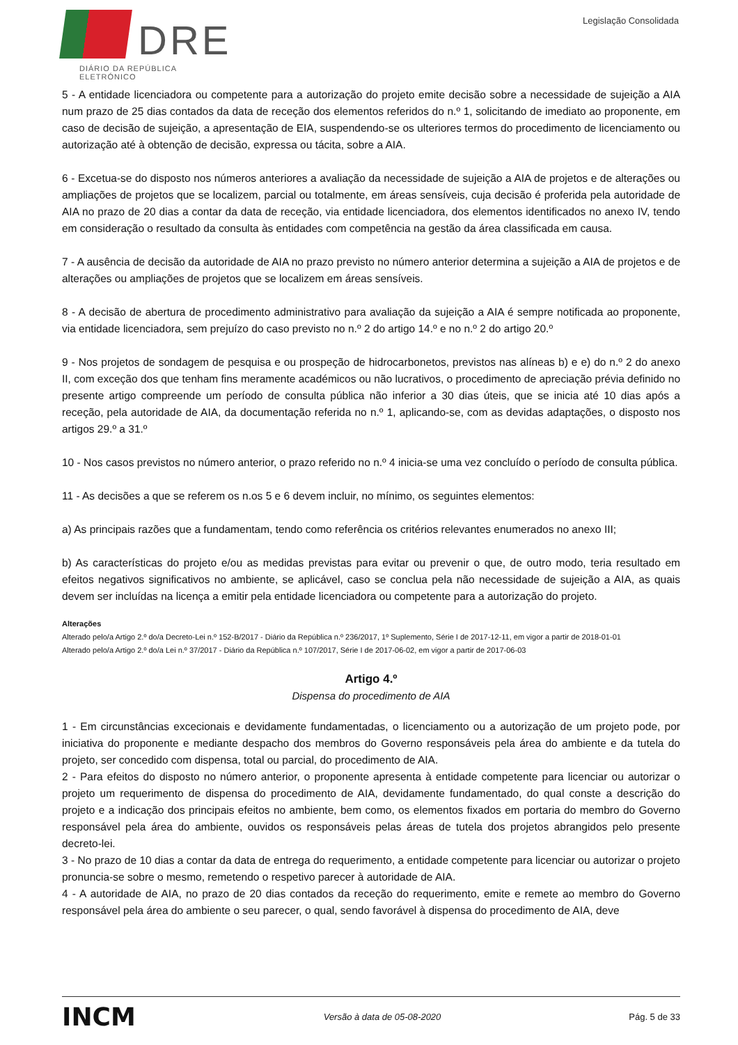DRE
DIÁRIO DA REPÚBLICA ELETRÓNICO
Legislação Consolidada
5 - A entidade licenciadora ou competente para a autorização do projeto emite decisão sobre a necessidade de sujeição a AIA num prazo de 25 dias contados da data de receção dos elementos referidos do n.º 1, solicitando de imediato ao proponente, em caso de decisão de sujeição, a apresentação de EIA, suspendendo-se os ulteriores termos do procedimento de licenciamento ou autorização até à obtenção de decisão, expressa ou tácita, sobre a AIA.
6 - Excetua-se do disposto nos números anteriores a avaliação da necessidade de sujeição a AIA de projetos e de alterações ou ampliações de projetos que se localizem, parcial ou totalmente, em áreas sensíveis, cuja decisão é proferida pela autoridade de AIA no prazo de 20 dias a contar da data de receção, via entidade licenciadora, dos elementos identificados no anexo IV, tendo em consideração o resultado da consulta às entidades com competência na gestão da área classificada em causa.
7 - A ausência de decisão da autoridade de AIA no prazo previsto no número anterior determina a sujeição a AIA de projetos e de alterações ou ampliações de projetos que se localizem em áreas sensíveis.
8 - A decisão de abertura de procedimento administrativo para avaliação da sujeição a AIA é sempre notificada ao proponente, via entidade licenciadora, sem prejuízo do caso previsto no n.º 2 do artigo 14.º e no n.º 2 do artigo 20.º
9 - Nos projetos de sondagem de pesquisa e ou prospeção de hidrocarbonetos, previstos nas alíneas b) e e) do n.º 2 do anexo II, com exceção dos que tenham fins meramente académicos ou não lucrativos, o procedimento de apreciação prévia definido no presente artigo compreende um período de consulta pública não inferior a 30 dias úteis, que se inicia até 10 dias após a receção, pela autoridade de AIA, da documentação referida no n.º 1, aplicando-se, com as devidas adaptações, o disposto nos artigos 29.º a 31.º
10 - Nos casos previstos no número anterior, o prazo referido no n.º 4 inicia-se uma vez concluído o período de consulta pública.
11 - As decisões a que se referem os n.os 5 e 6 devem incluir, no mínimo, os seguintes elementos:
a) As principais razões que a fundamentam, tendo como referência os critérios relevantes enumerados no anexo III;
b) As características do projeto e/ou as medidas previstas para evitar ou prevenir o que, de outro modo, teria resultado em efeitos negativos significativos no ambiente, se aplicável, caso se conclua pela não necessidade de sujeição a AIA, as quais devem ser incluídas na licença a emitir pela entidade licenciadora ou competente para a autorização do projeto.
Alterações
Alterado pelo/a Artigo 2.º do/a Decreto-Lei n.º 152-B/2017 - Diário da República n.º 236/2017, 1º Suplemento, Série I de 2017-12-11, em vigor a partir de 2018-01-01
Alterado pelo/a Artigo 2.º do/a Lei n.º 37/2017 - Diário da República n.º 107/2017, Série I de 2017-06-02, em vigor a partir de 2017-06-03
Artigo 4.º
Dispensa do procedimento de AIA
1 - Em circunstâncias excecionais e devidamente fundamentadas, o licenciamento ou a autorização de um projeto pode, por iniciativa do proponente e mediante despacho dos membros do Governo responsáveis pela área do ambiente e da tutela do projeto, ser concedido com dispensa, total ou parcial, do procedimento de AIA.
2 - Para efeitos do disposto no número anterior, o proponente apresenta à entidade competente para licenciar ou autorizar o projeto um requerimento de dispensa do procedimento de AIA, devidamente fundamentado, do qual conste a descrição do projeto e a indicação dos principais efeitos no ambiente, bem como, os elementos fixados em portaria do membro do Governo responsável pela área do ambiente, ouvidos os responsáveis pelas áreas de tutela dos projetos abrangidos pelo presente decreto-lei.
3 - No prazo de 10 dias a contar da data de entrega do requerimento, a entidade competente para licenciar ou autorizar o projeto pronuncia-se sobre o mesmo, remetendo o respetivo parecer à autoridade de AIA.
4 - A autoridade de AIA, no prazo de 20 dias contados da receção do requerimento, emite e remete ao membro do Governo responsável pela área do ambiente o seu parecer, o qual, sendo favorável à dispensa do procedimento de AIA, deve
INCM Versão à data de 05-08-2020 Pág. 5 de 33